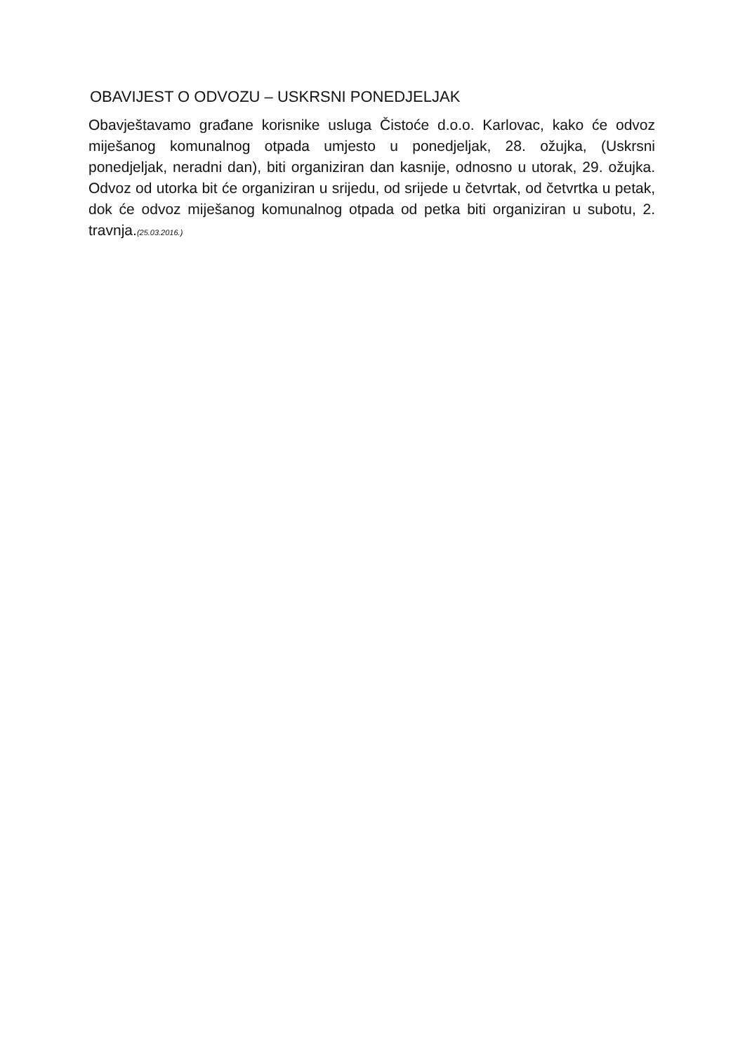OBAVIJEST O ODVOZU – USKRSNI PONEDJELJAK
Obavještavamo građane korisnike usluga Čistoće d.o.o. Karlovac, kako će odvoz miješanog komunalnog otpada umjesto u ponedjeljak, 28. ožujka, (Uskrsni ponedjeljak, neradni dan), biti organiziran dan kasnije, odnosno u utorak, 29. ožujka. Odvoz od utorka bit će organiziran u srijedu, od srijede u četvrtak, od četvrtka u petak, dok će odvoz miješanog komunalnog otpada od petka biti organiziran u subotu, 2. travnja.(25.03.2016.)